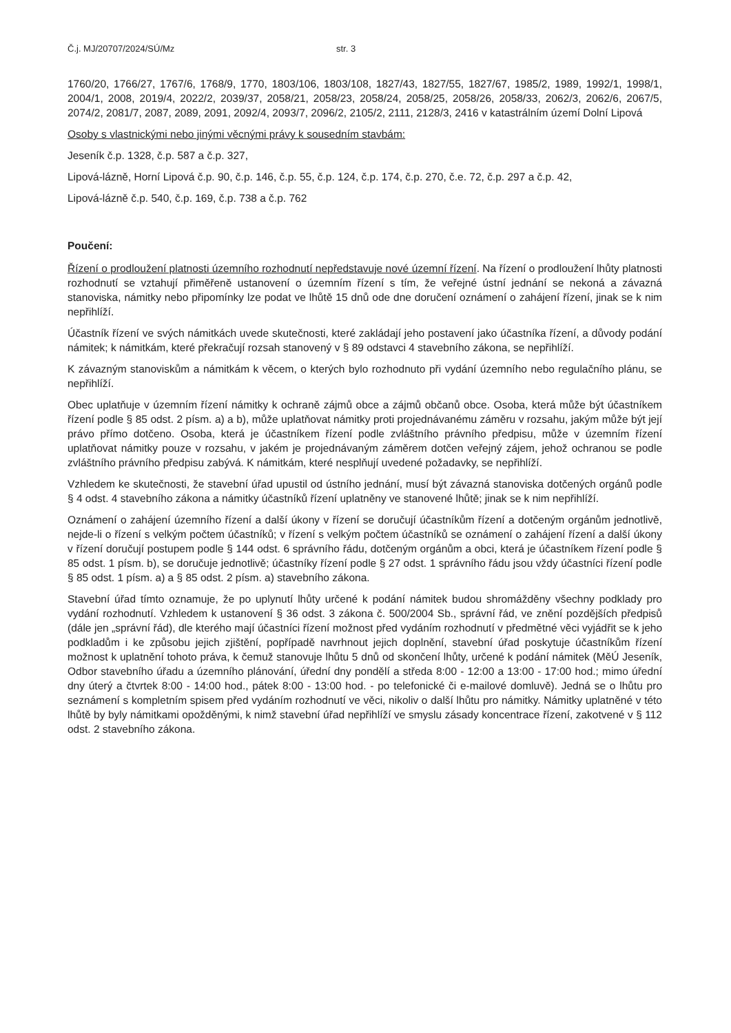Č.j. MJ/20707/2024/SÚ/Mz str. 3
1760/20, 1766/27, 1767/6, 1768/9, 1770, 1803/106, 1803/108, 1827/43, 1827/55, 1827/67, 1985/2, 1989, 1992/1, 1998/1, 2004/1, 2008, 2019/4, 2022/2, 2039/37, 2058/21, 2058/23, 2058/24, 2058/25, 2058/26, 2058/33, 2062/3, 2062/6, 2067/5, 2074/2, 2081/7, 2087, 2089, 2091, 2092/4, 2093/7, 2096/2, 2105/2, 2111, 2128/3, 2416 v katastrálním území Dolní Lipová
Osoby s vlastnickými nebo jinými věcnými právy k sousedním stavbám:
Jeseník č.p. 1328, č.p. 587 a č.p. 327,
Lipová-lázně, Horní Lipová č.p. 90, č.p. 146, č.p. 55, č.p. 124, č.p. 174, č.p. 270, č.e. 72, č.p. 297 a č.p. 42,
Lipová-lázně č.p. 540, č.p. 169, č.p. 738 a č.p. 762
Poučení:
Řízení o prodloužení platnosti územního rozhodnutí nepředstavuje nové územní řízení. Na řízení o prodloužení lhůty platnosti rozhodnutí se vztahují přiměřeně ustanovení o územním řízení s tím, že veřejné ústní jednání se nekoná a závazná stanoviska, námitky nebo připomínky lze podat ve lhůtě 15 dnů ode dne doručení oznámení o zahájení řízení, jinak se k nim nepřihlíží.
Účastník řízení ve svých námitkách uvede skutečnosti, které zakládají jeho postavení jako účastníka řízení, a důvody podání námitek; k námitkám, které překračují rozsah stanovený v § 89 odstavci 4 stavebního zákona, se nepřihlíží.
K závazným stanoviskům a námitkám k věcem, o kterých bylo rozhodnuto při vydání územního nebo regulačního plánu, se nepřihlíží.
Obec uplatňuje v územním řízení námitky k ochraně zájmů obce a zájmů občanů obce. Osoba, která může být účastníkem řízení podle § 85 odst. 2 písm. a) a b), může uplatňovat námitky proti projednávanému záměru v rozsahu, jakým může být její právo přímo dotčeno. Osoba, která je účastníkem řízení podle zvláštního právního předpisu, může v územním řízení uplatňovat námitky pouze v rozsahu, v jakém je projednávaným záměrem dotčen veřejný zájem, jehož ochranou se podle zvláštního právního předpisu zabývá. K námitkám, které nesplňují uvedené požadavky, se nepřihlíží.
Vzhledem ke skutečnosti, že stavební úřad upustil od ústního jednání, musí být závazná stanoviska dotčených orgánů podle § 4 odst. 4 stavebního zákona a námitky účastníků řízení uplatněny ve stanovené lhůtě; jinak se k nim nepřihlíží.
Oznámení o zahájení územního řízení a další úkony v řízení se doručují účastníkům řízení a dotčeným orgánům jednotlivě, nejde-li o řízení s velkým počtem účastníků; v řízení s velkým počtem účastníků se oznámení o zahájení řízení a další úkony v řízení doručují postupem podle § 144 odst. 6 správního řádu, dotčeným orgánům a obci, která je účastníkem řízení podle § 85 odst. 1 písm. b), se doručuje jednotlivě; účastníky řízení podle § 27 odst. 1 správního řádu jsou vždy účastníci řízení podle § 85 odst. 1 písm. a) a § 85 odst. 2 písm. a) stavebního zákona.
Stavební úřad tímto oznamuje, že po uplynutí lhůty určené k podání námitek budou shromážděny všechny podklady pro vydání rozhodnutí. Vzhledem k ustanovení § 36 odst. 3 zákona č. 500/2004 Sb., správní řád, ve znění pozdějších předpisů (dále jen „správní řád), dle kterého mají účastníci řízení možnost před vydáním rozhodnutí v předmětné věci vyjádřit se k jeho podkladům i ke způsobu jejich zjištění, popřípadě navrhnout jejich doplnění, stavební úřad poskytuje účastníkům řízení možnost k uplatnění tohoto práva, k čemuž stanovuje lhůtu 5 dnů od skončení lhůty, určené k podání námitek (MěÚ Jeseník, Odbor stavebního úřadu a územního plánování, úřední dny pondělí a středa 8:00 - 12:00 a 13:00 - 17:00 hod.; mimo úřední dny úterý a čtvrtek 8:00 - 14:00 hod., pátek 8:00 - 13:00 hod. - po telefonické či e-mailové domluvě). Jedná se o lhůtu pro seznámení s kompletním spisem před vydáním rozhodnutí ve věci, nikoliv o další lhůtu pro námitky. Námitky uplatněné v této lhůtě by byly námitkami opožděnými, k nimž stavební úřad nepřihlíží ve smyslu zásady koncentrace řízení, zakotvené v § 112 odst. 2 stavebního zákona.